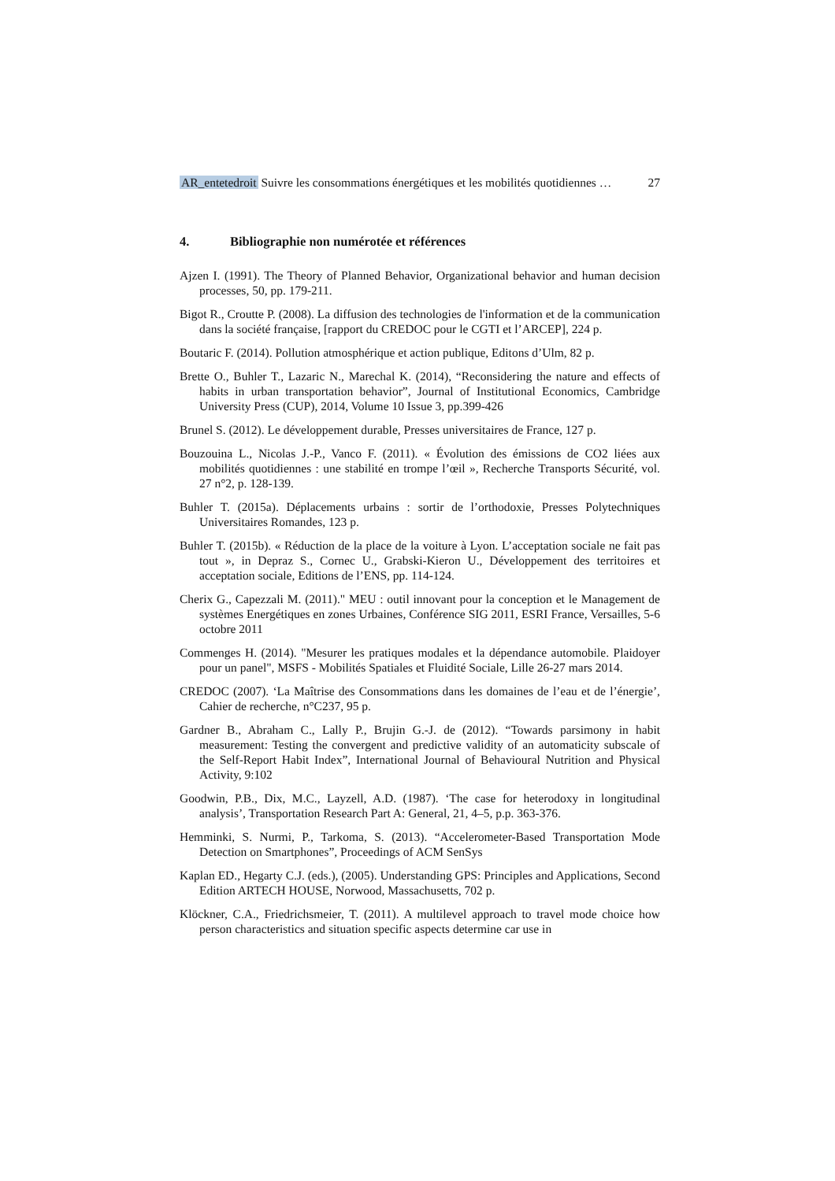AR_entetedroit Suivre les consommations énergétiques et les mobilités quotidiennes … 27
4. Bibliographie non numérotée et références
Ajzen I. (1991). The Theory of Planned Behavior, Organizational behavior and human decision processes, 50, pp. 179-211.
Bigot R., Croutte P. (2008). La diffusion des technologies de l'information et de la communication dans la société française, [rapport du CREDOC pour le CGTI et l’ARCEP], 224 p.
Boutaric F. (2014). Pollution atmosphérique et action publique, Editons d’Ulm, 82 p.
Brette O., Buhler T., Lazaric N., Marechal K. (2014), “Reconsidering the nature and effects of habits in urban transportation behavior”, Journal of Institutional Economics, Cambridge University Press (CUP), 2014, Volume 10 Issue 3, pp.399-426
Brunel S. (2012). Le développement durable, Presses universitaires de France, 127 p.
Bouzouina L., Nicolas J.-P., Vanco F. (2011). « Évolution des émissions de CO2 liées aux mobilités quotidiennes : une stabilité en trompe l’œil », Recherche Transports Sécurité, vol. 27 n°2, p. 128-139.
Buhler T. (2015a). Déplacements urbains : sortir de l’orthodoxie, Presses Polytechniques Universitaires Romandes, 123 p.
Buhler T. (2015b). « Réduction de la place de la voiture à Lyon. L’acceptation sociale ne fait pas tout », in Depraz S., Cornec U., Grabski-Kieron U., Développement des territoires et acceptation sociale, Editions de l’ENS, pp. 114-124.
Cherix G., Capezzali M. (2011)." MEU : outil innovant pour la conception et le Management de systèmes Energétiques en zones Urbaines, Conférence SIG 2011, ESRI France, Versailles, 5-6 octobre 2011
Commenges H. (2014). "Mesurer les pratiques modales et la dépendance automobile. Plaidoyer pour un panel", MSFS - Mobilités Spatiales et Fluidité Sociale, Lille 26-27 mars 2014.
CREDOC (2007). ‘La Maîtrise des Consommations dans les domaines de l’eau et de l’énergie’, Cahier de recherche, n°C237, 95 p.
Gardner B., Abraham C., Lally P., Brujin G.-J. de (2012). “Towards parsimony in habit measurement: Testing the convergent and predictive validity of an automaticity subscale of the Self-Report Habit Index”, International Journal of Behavioural Nutrition and Physical Activity, 9:102
Goodwin, P.B., Dix, M.C., Layzell, A.D. (1987). ‘The case for heterodoxy in longitudinal analysis’, Transportation Research Part A: General, 21, 4–5, p.p. 363-376.
Hemminki, S. Nurmi, P., Tarkoma, S. (2013). “Accelerometer-Based Transportation Mode Detection on Smartphones”, Proceedings of ACM SenSys
Kaplan ED., Hegarty C.J. (eds.), (2005). Understanding GPS: Principles and Applications, Second Edition ARTECH HOUSE, Norwood, Massachusetts, 702 p.
Klöckner, C.A., Friedrichsmeier, T. (2011). A multilevel approach to travel mode choice how person characteristics and situation specific aspects determine car use in